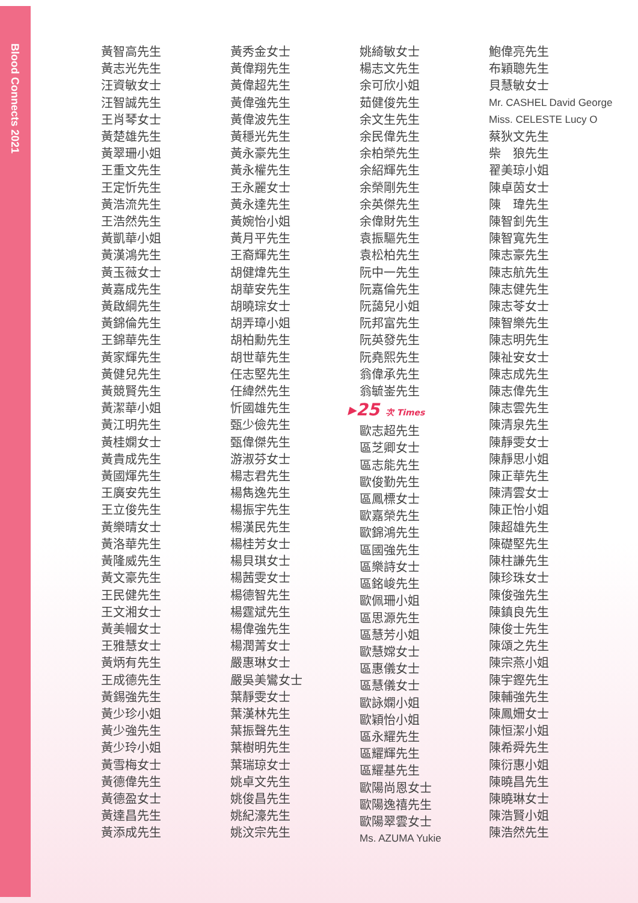Blood Connects 2021
黃智高先生
黃志光先生
汪資敏女士
汪智誠先生
王肖琴女士
黃楚雄先生
黃翠珊小姐
王重文先生
王定忻先生
黃浩流先生
王浩然先生
黃凱華小姐
黃漢鴻先生
黃玉薇女士
黃嘉成先生
黃啟綱先生
黃錦倫先生
王錦華先生
黃家輝先生
黃健兒先生
黃競賢先生
黃潔華小姐
黃江明先生
黃桂嫻女士
黃貴成先生
黃國煇先生
王廣安先生
王立俊先生
黃樂晴女士
黃洛華先生
黃隆威先生
黃文豪先生
王民健先生
王文湘女士
黃美幗女士
王雅慧女士
黃炳有先生
王成德先生
黃錫強先生
黃少珍小姐
黃少強先生
黃少玲小姐
黃雪梅女士
黃德偉先生
黃德盈女士
黃達昌先生
黃添成先生
黃秀金女士
黃偉翔先生
黃偉超先生
黃偉強先生
黃偉波先生
黃穩光先生
黃永豪先生
黃永權先生
王永麗女士
黃永達先生
黃婉怡小姐
黃月平先生
王裔輝先生
胡健煒先生
胡華安先生
胡曉琮女士
胡弄璋小姐
胡柏勳先生
胡世華先生
任志堅先生
任緯然先生
忻國雄先生
甄少儉先生
甄偉傑先生
游淑芬女士
楊志君先生
楊雋逸先生
楊振宇先生
楊漢民先生
楊桂芳女士
楊貝琪女士
楊茜雯女士
楊德智先生
楊霆斌先生
楊偉強先生
楊潤菁女士
嚴惠琳女士
嚴吳美鸞女士
葉靜雯女士
葉漢林先生
葉振聲先生
葉樹明先生
葉瑞琼女士
姚卓文先生
姚俊昌先生
姚紀濠先生
姚汶宗先生
姚綺敏女士
楊志文先生
余可欣小姐
茹健俊先生
余文生先生
余民偉先生
余柏榮先生
余紹輝先生
余榮剛先生
余英傑先生
余偉財先生
袁振驅先生
袁松柏先生
阮中一先生
阮嘉倫先生
阮藹兒小姐
阮邦富先生
阮英發先生
阮堯熙先生
翁偉承先生
翁毓崟先生
▸25 次 Times
歐志超先生
區芝卿女士
區志能先生
歐俊勤先生
區鳳標女士
歐嘉榮先生
歐錦鴻先生
區國強先生
區樂詩女士
區銘峻先生
歐佩珊小姐
區思源先生
區慧芳小姐
歐慧嫦女士
區惠儀女士
區慧儀女士
歐詠嫻小姐
歐穎怡小姐
區永耀先生
區耀輝先生
區耀基先生
歐陽尚恩女士
歐陽逸禧先生
歐陽翠雲女士
Ms. AZUMA Yukie
鮑偉亮先生
布穎聰先生
貝慧敏女士
Mr. CASHEL David George
Miss. CELESTE Lucy O
蔡狄文先生
柴　狼先生
翟美琼小姐
陳卓茵女士
陳　瑋先生
陳智釗先生
陳智寬先生
陳志豪先生
陳志航先生
陳志健先生
陳志苓女士
陳智樂先生
陳志明先生
陳祉安女士
陳志成先生
陳志偉先生
陳志雲先生
陳清泉先生
陳靜雯女士
陳靜思小姐
陳正華先生
陳清雲女士
陳正怡小姐
陳超雄先生
陳礎堅先生
陳柱謙先生
陳珍珠女士
陳俊強先生
陳鎮良先生
陳俊士先生
陳頌之先生
陳宗燕小姐
陳宇鏗先生
陳輔強先生
陳鳳姍女士
陳恒潔小姐
陳希舜先生
陳衍惠小姐
陳曉昌先生
陳曉琳女士
陳浩賢小姐
陳浩然先生